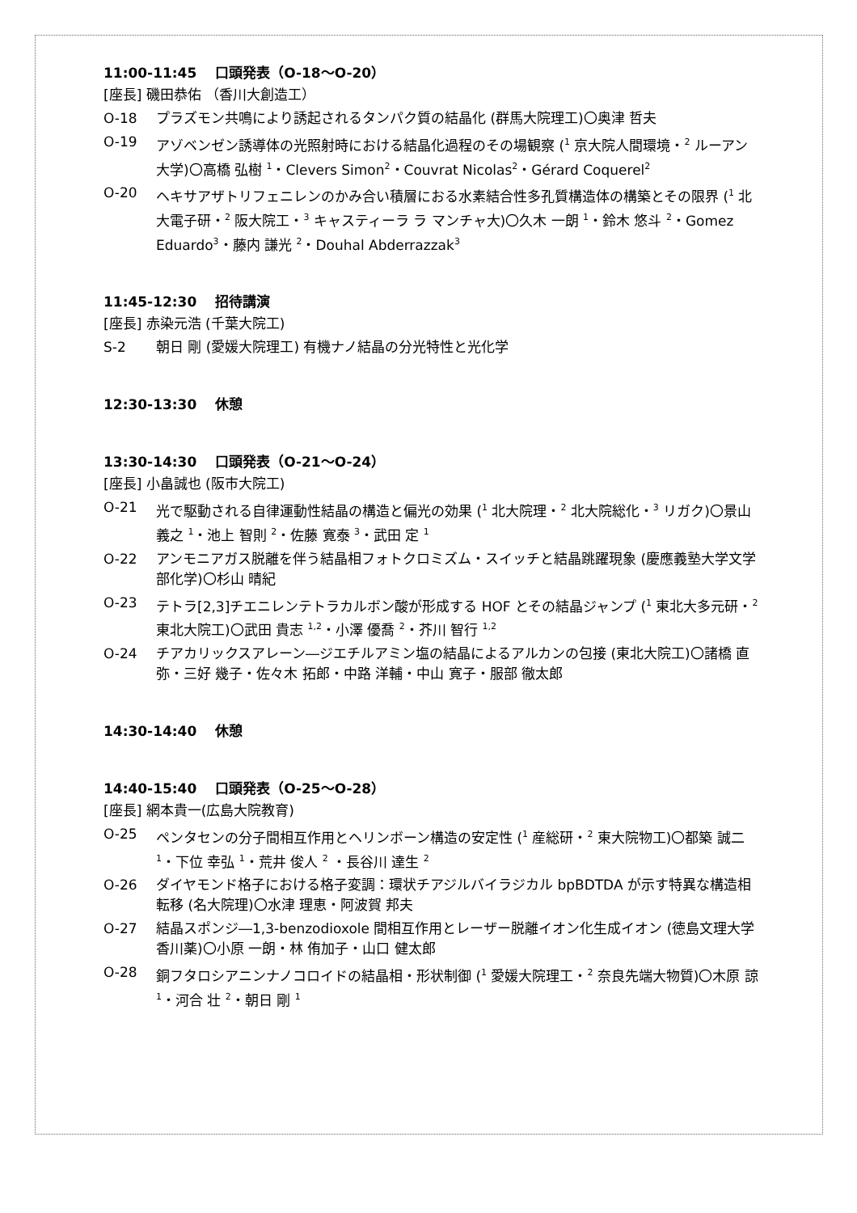11:00-11:45　 口頭発表（O-18～O-20）
[座長] 磯田恭佑 （香川大創造工）
O-18 プラズモン共鳴により誘起されるタンパク質の結晶化 (群馬大院理工)〇奥津 哲夫
O-19 アゾベンゼン誘導体の光照射時における結晶化過程のその場観察 (<sup>1</sup> 京大院人間環境・<sup>2</sup> ルーアン大学)〇高橋 弘樹 <sup>1</sup>・Clevers Simon<sup>2</sup>・Couvrat Nicolas<sup>2</sup>・Gérard Coquerel<sup>2</sup>
O-20 ヘキサアザトリフェニレンのかみ合い積層におる水素結合性多孔質構造体の構築とその限界 (<sup>1</sup> 北大電子研・<sup>2</sup> 阪大院工・<sup>3</sup> キャスティーラ ラ マンチャ大)〇久木 一朗 <sup>1</sup>・鈴木 悠斗 <sup>2</sup>・Gomez Eduardo<sup>3</sup>・藤内 謙光 <sup>2</sup>・Douhal Abderrazzak<sup>3</sup>
11:45-12:30　 招待講演
[座長] 赤染元浩 (千葉大院工)
S-2 朝日 剛 (愛媛大院理工) 有機ナノ結晶の分光特性と光化学
12:30-13:30　 休憩
13:30-14:30　 口頭発表（O-21～O-24）
[座長] 小畠誠也 (阪市大院工)
O-21 光で駆動される自律運動性結晶の構造と偏光の効果 (<sup>1</sup> 北大院理・<sup>2</sup> 北大院総化・<sup>3</sup> リガク)〇景山 義之 <sup>1</sup>・池上 智則 <sup>2</sup>・佐藤 寛泰 <sup>3</sup>・武田 定 <sup>1</sup>
O-22 アンモニアガス脱離を伴う結晶相フォトクロミズム・スイッチと結晶跳躍現象 (慶應義塾大学文学部化学)〇杉山 晴紀
O-23 テトラ[2,3]チエニレンテトラカルボン酸が形成する HOF とその結晶ジャンプ (<sup>1</sup> 東北大多元研・<sup>2</sup> 東北大院工)〇武田 貴志 <sup>1,2</sup>・小澤 優喬 <sup>2</sup>・芥川 智行 <sup>1,2</sup>
O-24 チアカリックスアレーン―ジエチルアミン塩の結晶によるアルカンの包接 (東北大院工)〇諸橋 直弥・三好 幾子・佐々木 拓郎・中路 洋輔・中山 寛子・服部 徹太郎
14:30-14:40　 休憩
14:40-15:40　 口頭発表（O-25～O-28）
[座長] 網本貴一(広島大院教育)
O-25 ペンタセンの分子間相互作用とヘリンボーン構造の安定性 (<sup>1</sup> 産総研・<sup>2</sup> 東大院物工)〇都築 誠二 <sup>1</sup>・下位 幸弘 <sup>1</sup>・荒井 俊人 <sup>2</sup> ・長谷川 達生 <sup>2</sup>
O-26 ダイヤモンド格子における格子変調：環状チアジルバイラジカル bpBDTDA が示す特異な構造相転移 (名大院理)〇水津 理恵・阿波賀 邦夫
O-27 結晶スポンジ―1,3-benzodioxole 間相互作用とレーザー脱離イオン化生成イオン (徳島文理大学香川薬)〇小原 一朗・林 侑加子・山口 健太郎
O-28 銅フタロシアニンナノコロイドの結晶相・形状制御 (<sup>1</sup> 愛媛大院理工・<sup>2</sup> 奈良先端大物質)〇木原 諒 <sup>1</sup>・河合 壮 <sup>2</sup>・朝日 剛 <sup>1</sup>